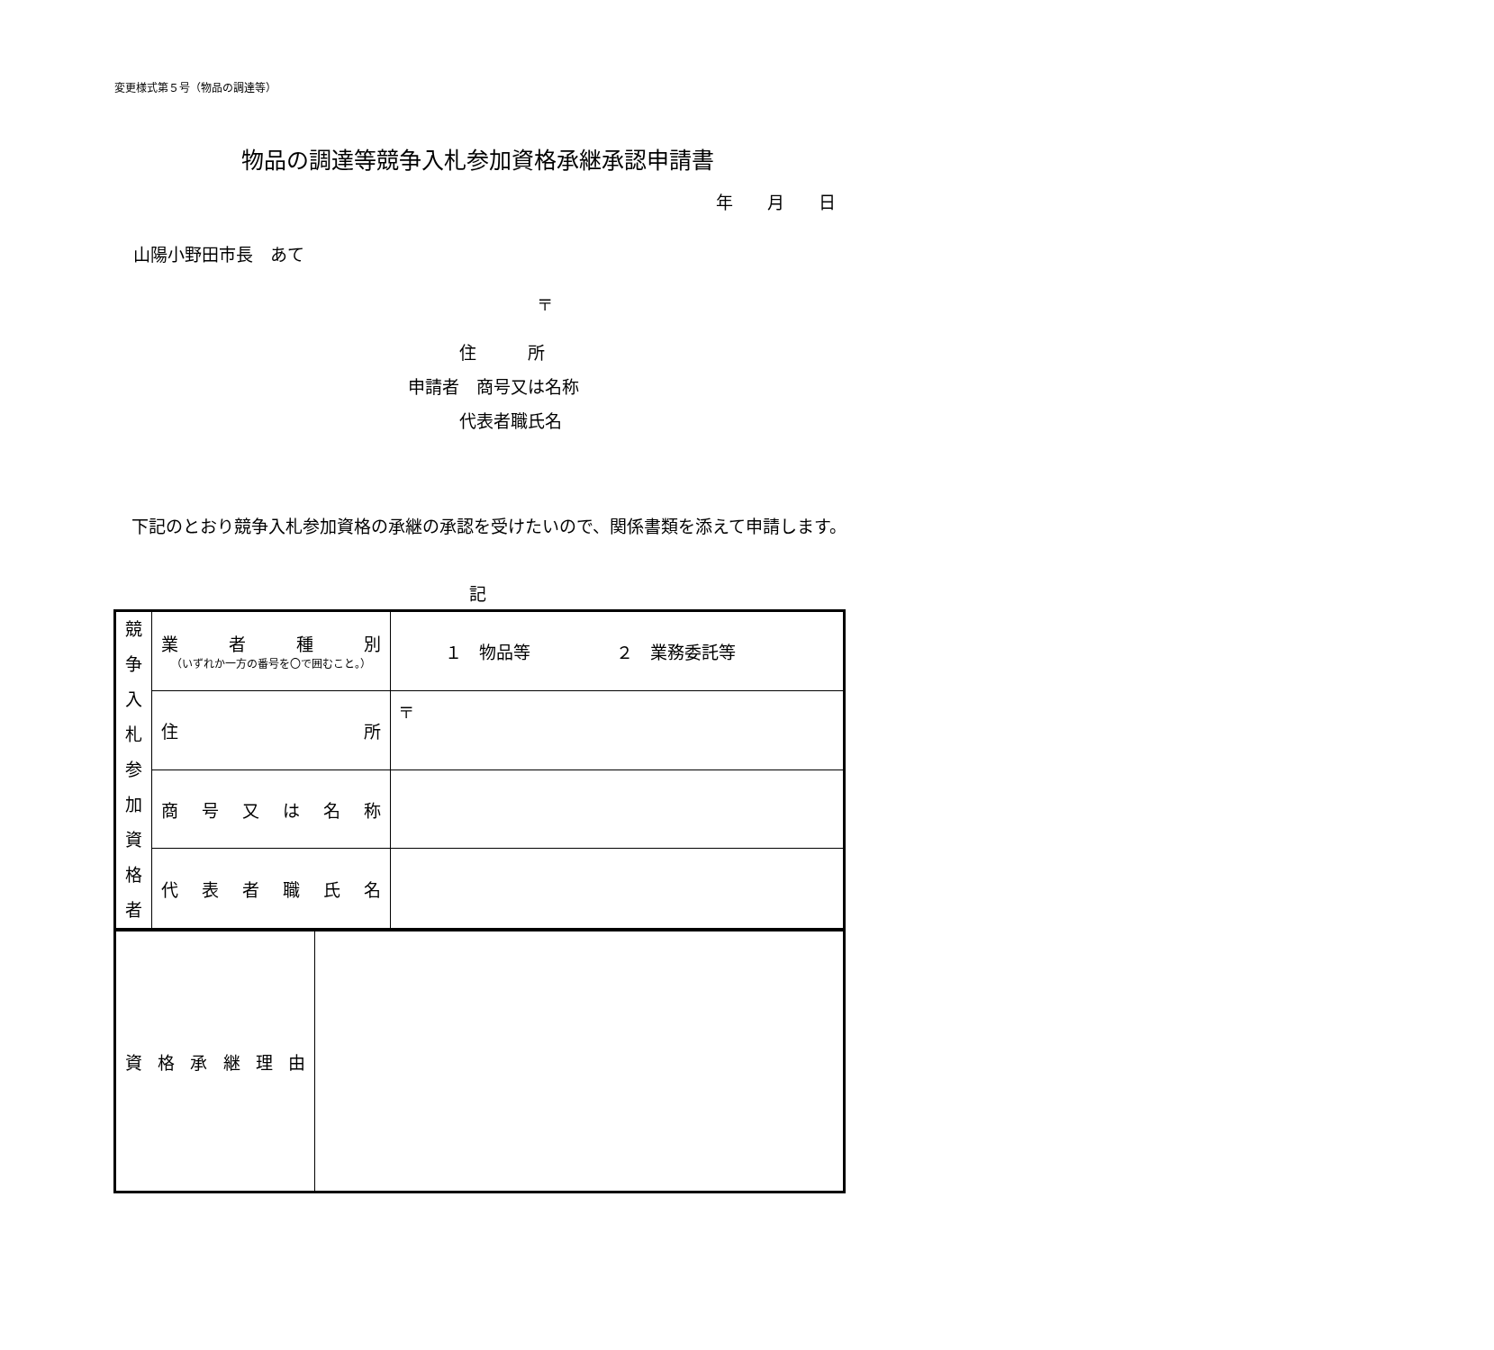変更様式第５号（物品の調達等）
物品の調達等競争入札参加資格承継承認申請書
年　　月　　日
山陽小野田市長　あて
〒
　　　住　　　所
申請者　商号又は名称
　　　代表者職氏名
　下記のとおり競争入札参加資格の承継の承認を受けたいので、関係書類を添えて申請します。
記
| 競 争 入 札 参 加 資 格 者 | 業 者 種 別 （いずれか一方の番号を〇で囲むこと。） | １ 物品等 ２ 業務委託等 |
| | 住 所 | 〒 |
| | 商 号 又 は 名 称 | |
| | 代 表 者 職 氏 名 | |
| 資 格 承 継 理 由 | |